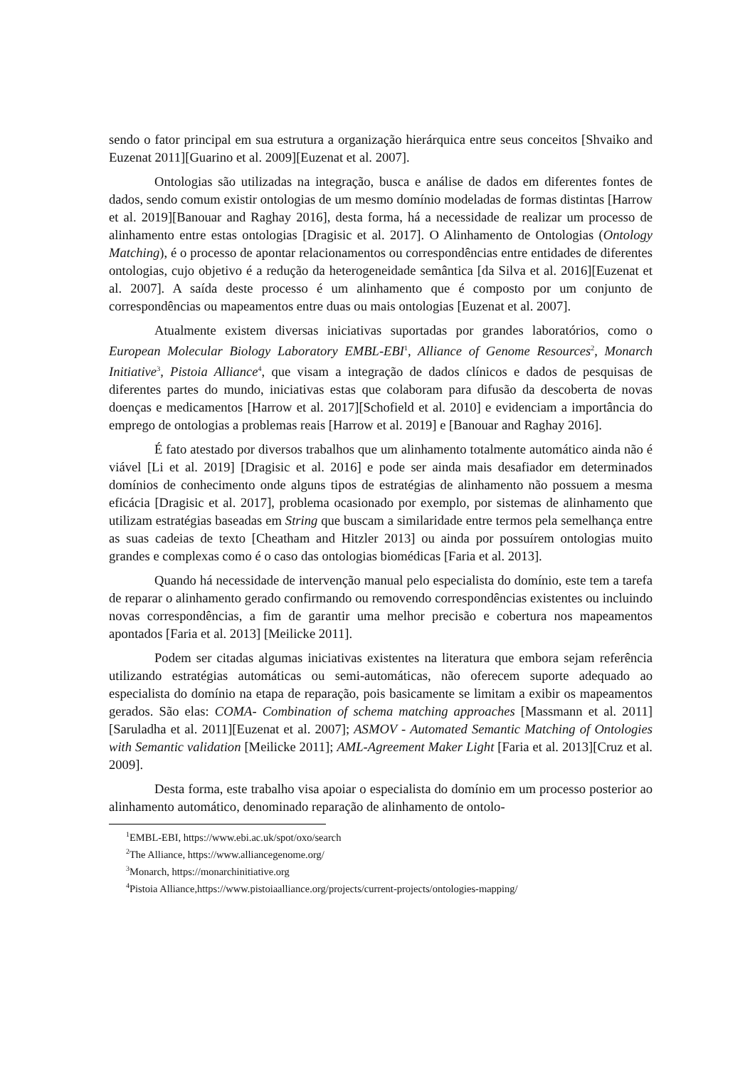sendo o fator principal em sua estrutura a organização hierárquica entre seus conceitos [Shvaiko and Euzenat 2011][Guarino et al. 2009][Euzenat et al. 2007].
Ontologias são utilizadas na integração, busca e análise de dados em diferentes fontes de dados, sendo comum existir ontologias de um mesmo domínio modeladas de formas distintas [Harrow et al. 2019][Banouar and Raghay 2016], desta forma, há a necessidade de realizar um processo de alinhamento entre estas ontologias [Dragisic et al. 2017]. O Alinhamento de Ontologias (Ontology Matching), é o processo de apontar relacionamentos ou correspondências entre entidades de diferentes ontologias, cujo objetivo é a redução da heterogeneidade semântica [da Silva et al. 2016][Euzenat et al. 2007]. A saída deste processo é um alinhamento que é composto por um conjunto de correspondências ou mapeamentos entre duas ou mais ontologias [Euzenat et al. 2007].
Atualmente existem diversas iniciativas suportadas por grandes laboratórios, como o European Molecular Biology Laboratory EMBL-EBI<sup>1</sup>, Alliance of Genome Resources<sup>2</sup>, Monarch Initiative<sup>3</sup>, Pistoia Alliance<sup>4</sup>, que visam a integração de dados clínicos e dados de pesquisas de diferentes partes do mundo, iniciativas estas que colaboram para difusão da descoberta de novas doenças e medicamentos [Harrow et al. 2017][Schofield et al. 2010] e evidenciam a importância do emprego de ontologias a problemas reais [Harrow et al. 2019] e [Banouar and Raghay 2016].
É fato atestado por diversos trabalhos que um alinhamento totalmente automático ainda não é viável [Li et al. 2019] [Dragisic et al. 2016] e pode ser ainda mais desafiador em determinados domínios de conhecimento onde alguns tipos de estratégias de alinhamento não possuem a mesma eficácia [Dragisic et al. 2017], problema ocasionado por exemplo, por sistemas de alinhamento que utilizam estratégias baseadas em String que buscam a similaridade entre termos pela semelhança entre as suas cadeias de texto [Cheatham and Hitzler 2013] ou ainda por possuírem ontologias muito grandes e complexas como é o caso das ontologias biomédicas [Faria et al. 2013].
Quando há necessidade de intervenção manual pelo especialista do domínio, este tem a tarefa de reparar o alinhamento gerado confirmando ou removendo correspondências existentes ou incluindo novas correspondências, a fim de garantir uma melhor precisão e cobertura nos mapeamentos apontados [Faria et al. 2013] [Meilicke 2011].
Podem ser citadas algumas iniciativas existentes na literatura que embora sejam referência utilizando estratégias automáticas ou semi-automáticas, não oferecem suporte adequado ao especialista do domínio na etapa de reparação, pois basicamente se limitam a exibir os mapeamentos gerados. São elas: COMA- Combination of schema matching approaches [Massmann et al. 2011][Saruladha et al. 2011][Euzenat et al. 2007]; ASMOV - Automated Semantic Matching of Ontologies with Semantic validation [Meilicke 2011]; AML-Agreement Maker Light [Faria et al. 2013][Cruz et al. 2009].
Desta forma, este trabalho visa apoiar o especialista do domínio em um processo posterior ao alinhamento automático, denominado reparação de alinhamento de ontolo-
<sup>1</sup> EMBL-EBI, https://www.ebi.ac.uk/spot/oxo/search
<sup>2</sup> The Alliance, https://www.alliancegenome.org/
<sup>3</sup> Monarch, https://monarchinitiative.org
<sup>4</sup> Pistoia Alliance,https://www.pistoiaalliance.org/projects/current-projects/ontologies-mapping/